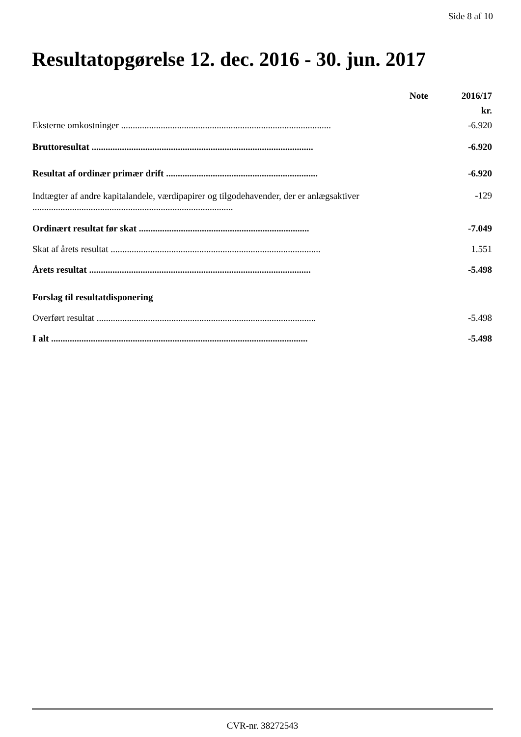Side 8 af 10
Resultatopgørelse 12. dec. 2016 - 30. jun. 2017
| | Note | 2016/17 |
| --- | --- | --- |
| | | kr. |
| Eksterne omkostninger .......................................................................................... | | -6.920 |
| Bruttoresultat ............................................................................................... | | -6.920 |
| Resultat af ordinær primær drift ................................................................. | | -6.920 |
| Indtægter af andre kapitalandele, værdipapirer og tilgodehavender, der er anlægsaktiver ...................................................................................... | | -129 |
| Ordinært resultat før skat ......................................................................... | | -7.049 |
| Skat af årets resultat .......................................................................................... | | 1.551 |
| Årets resultat ............................................................................................... | | -5.498 |
| Forslag til resultatdisponering | | |
| Overført resultat .............................................................................................. | | -5.498 |
| I alt .............................................................................................................. | | -5.498 |
CVR-nr. 38272543